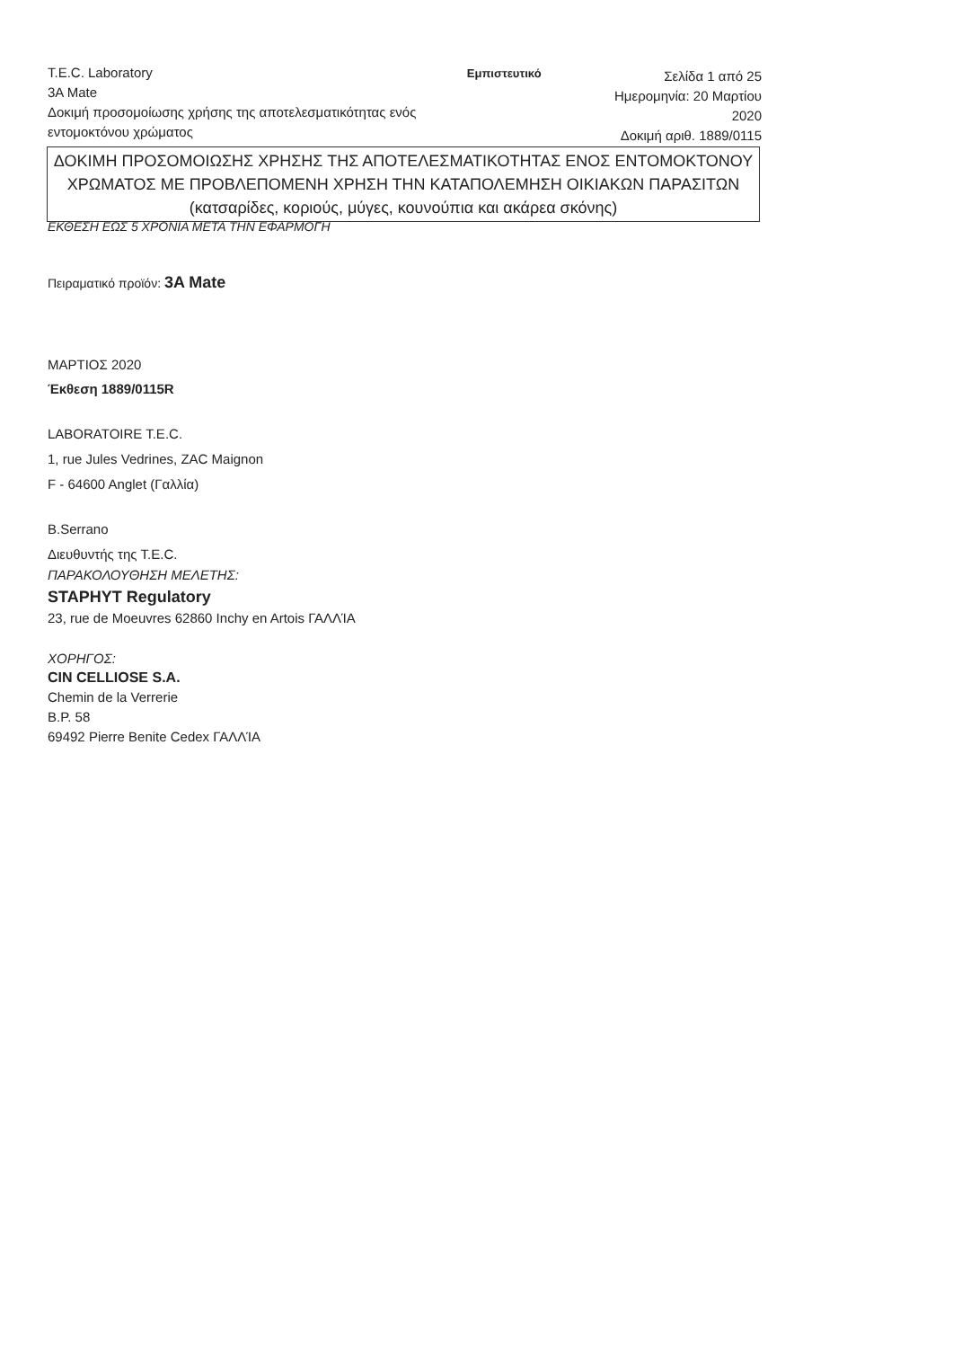T.E.C. Laboratory
3A Mate
Δοκιμή προσομοίωσης χρήσης της αποτελεσματικότητας ενός εντομοκτόνου χρώματος
Εμπιστευτικό
Σελίδα 1 από 25
Ημερομηνία: 20 Μαρτίου 2020
Δοκιμή αριθ. 1889/0115
ΔΟΚΙΜΗ ΠΡΟΣΟΜΟΙΩΣΗΣ ΧΡΗΣΗΣ ΤΗΣ ΑΠΟΤΕΛΕΣΜΑΤΙΚΟΤΗΤΑΣ ΕΝΟΣ ΕΝΤΟΜΟΚΤΟΝΟΥ ΧΡΩΜΑΤΟΣ ΜΕ ΠΡΟΒΛΕΠΟΜΕΝΗ ΧΡΗΣΗ ΤΗΝ ΚΑΤΑΠΟΛΕΜΗΣΗ ΟΙΚΙΑΚΩΝ ΠΑΡΑΣΙΤΩΝ (κατσαρίδες, κοριούς, μύγες, κουνούπια και ακάρεα σκόνης)
ΕΚΘΕΣΗ ΕΩΣ 5 ΧΡΟΝΙΑ ΜΕΤΑ ΤΗΝ ΕΦΑΡΜΟΓΗ
Πειραματικό προϊόν: 3A Mate
ΜΑΡΤΙΟΣ 2020
Έκθεση 1889/0115R
LABORATOIRE T.E.C.
1, rue Jules Vedrines, ZAC Maignon
F - 64600 Anglet (Γαλλία)
B.Serrano
Διευθυντής της T.E.C.
ΠΑΡΑΚΟΛΟΥΘΗΣΗ ΜΕΛΕΤΗΣ:
STAPHYT Regulatory
23, rue de Moeuvres 62860 Inchy en Artois ΓΑΛΛΊΑ
ΧΟΡΗΓΟΣ:
CIN CELLIOSE S.A.
Chemin de la Verrerie
B.P. 58
69492 Pierre Benite Cedex ΓΑΛΛΊΑ